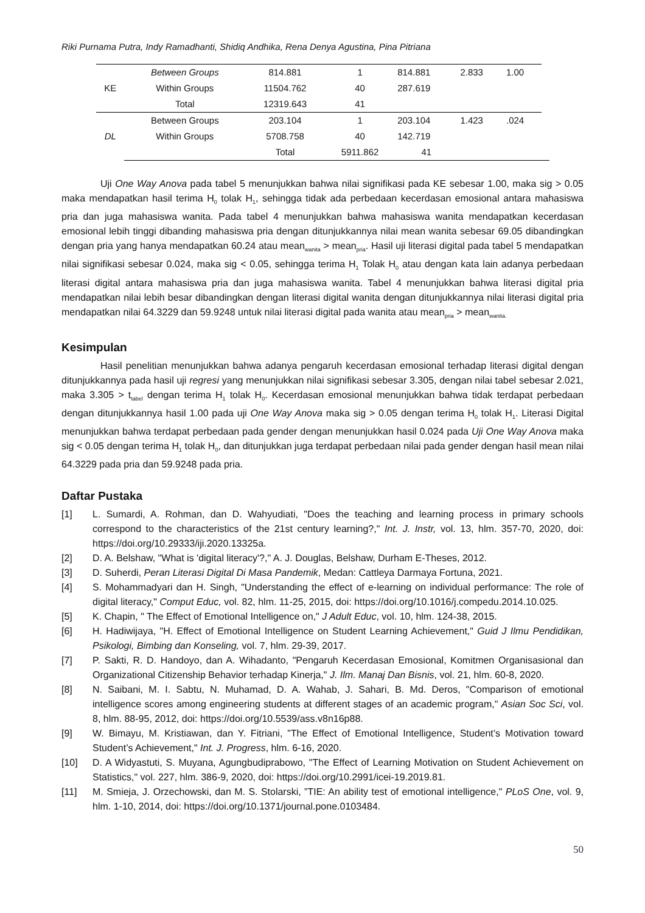Riki Purnama Putra, Indy Ramadhanti, Shidiq Andhika, Rena Denya Agustina, Pina Pitriana
| KE | Between Groups | 814.881 | 1 | 814.881 | 2.833 | 1.00 | |
| | Within Groups | 11504.762 | 40 | 287.619 | | | |
| | Total | 12319.643 | 41 | | | | |
| DL | Between Groups | 203.104 | 1 | 203.104 | 1.423 | .024 | |
| | Within Groups | 5708.758 | 40 | 142.719 | | | |
| | | Total | 5911.862 | 41 | | | |
Uji One Way Anova pada tabel 5 menunjukkan bahwa nilai signifikasi pada KE sebesar 1.00, maka sig > 0.05 maka mendapatkan hasil terima H<sub>0</sub> tolak H<sub>1</sub>, sehingga tidak ada perbedaan kecerdasan emosional antara mahasiswa pria dan juga mahasiswa wanita. Pada tabel 4 menunjukkan bahwa mahasiswa wanita mendapatkan kecerdasan emosional lebih tinggi dibanding mahasiswa pria dengan ditunjukkannya nilai mean wanita sebesar 69.05 dibandingkan dengan pria yang hanya mendapatkan 60.24 atau mean<sub>wanita</sub> > mean<sub>pria</sub>. Hasil uji literasi digital pada tabel 5 mendapatkan nilai signifikasi sebesar 0.024, maka sig < 0.05, sehingga terima H<sub>1</sub> Tolak H<sub>0</sub> atau dengan kata lain adanya perbedaan literasi digital antara mahasiswa pria dan juga mahasiswa wanita. Tabel 4 menunjukkan bahwa literasi digital pria mendapatkan nilai lebih besar dibandingkan dengan literasi digital wanita dengan ditunjukkannya nilai literasi digital pria mendapatkan nilai 64.3229 dan 59.9248 untuk nilai literasi digital pada wanita atau mean<sub>pria</sub> > mean<sub>wanita.</sub>
Kesimpulan
Hasil penelitian menunjukkan bahwa adanya pengaruh kecerdasan emosional terhadap literasi digital dengan ditunjukkannya pada hasil uji regresi yang menunjukkan nilai signifikasi sebesar 3.305, dengan nilai tabel sebesar 2.021, maka 3.305 > t<sub>tabel</sub> dengan terima H<sub>1</sub> tolak H<sub>0</sub>. Kecerdasan emosional menunjukkan bahwa tidak terdapat perbedaan dengan ditunjukkannya hasil 1.00 pada uji One Way Anova maka sig > 0.05 dengan terima H<sub>0</sub> tolak H<sub>1</sub>. Literasi Digital menunjukkan bahwa terdapat perbedaan pada gender dengan menunjukkan hasil 0.024 pada Uji One Way Anova maka sig < 0.05 dengan terima H<sub>1</sub> tolak H<sub>0</sub>, dan ditunjukkan juga terdapat perbedaan nilai pada gender dengan hasil mean nilai 64.3229 pada pria dan 59.9248 pada pria.
Daftar Pustaka
[1] L. Sumardi, A. Rohman, dan D. Wahyudiati, "Does the teaching and learning process in primary schools correspond to the characteristics of the 21st century learning?," Int. J. Instr, vol. 13, hlm. 357-70, 2020, doi: https://doi.org/10.29333/iji.2020.13325a.
[2] D. A. Belshaw, "What is 'digital literacy'?," A. J. Douglas, Belshaw, Durham E-Theses, 2012.
[3] D. Suherdi, Peran Literasi Digital Di Masa Pandemik, Medan: Cattleya Darmaya Fortuna, 2021.
[4] S. Mohammadyari dan H. Singh, "Understanding the effect of e-learning on individual performance: The role of digital literacy," Comput Educ, vol. 82, hlm. 11-25, 2015, doi: https://doi.org/10.1016/j.compedu.2014.10.025.
[5] K. Chapin, " The Effect of Emotional Intelligence on," J Adult Educ, vol. 10, hlm. 124-38, 2015.
[6] H. Hadiwijaya, "H. Effect of Emotional Intelligence on Student Learning Achievement," Guid J Ilmu Pendidikan, Psikologi, Bimbing dan Konseling, vol. 7, hlm. 29-39, 2017.
[7] P. Sakti, R. D. Handoyo, dan A. Wihadanto, "Pengaruh Kecerdasan Emosional, Komitmen Organisasional dan Organizational Citizenship Behavior terhadap Kinerja," J. Ilm. Manaj Dan Bisnis, vol. 21, hlm. 60-8, 2020.
[8] N. Saibani, M. I. Sabtu, N. Muhamad, D. A. Wahab, J. Sahari, B. Md. Deros, "Comparison of emotional intelligence scores among engineering students at different stages of an academic program," Asian Soc Sci, vol. 8, hlm. 88-95, 2012, doi: https://doi.org/10.5539/ass.v8n16p88.
[9] W. Bimayu, M. Kristiawan, dan Y. Fitriani, ”The Effect of Emotional Intelligence, Student’s Motivation toward Student’s Achievement," Int. J. Progress, hlm. 6-16, 2020.
[10] D. A Widyastuti, S. Muyana, Agungbudiprabowo, "The Effect of Learning Motivation on Student Achievement on Statistics," vol. 227, hlm. 386-9, 2020, doi: https://doi.org/10.2991/icei-19.2019.81.
[11] M. Smieja, J. Orzechowski, dan M. S. Stolarski, ”TIE: An ability test of emotional intelligence," PLoS One, vol. 9, hlm. 1-10, 2014, doi: https://doi.org/10.1371/journal.pone.0103484.
50